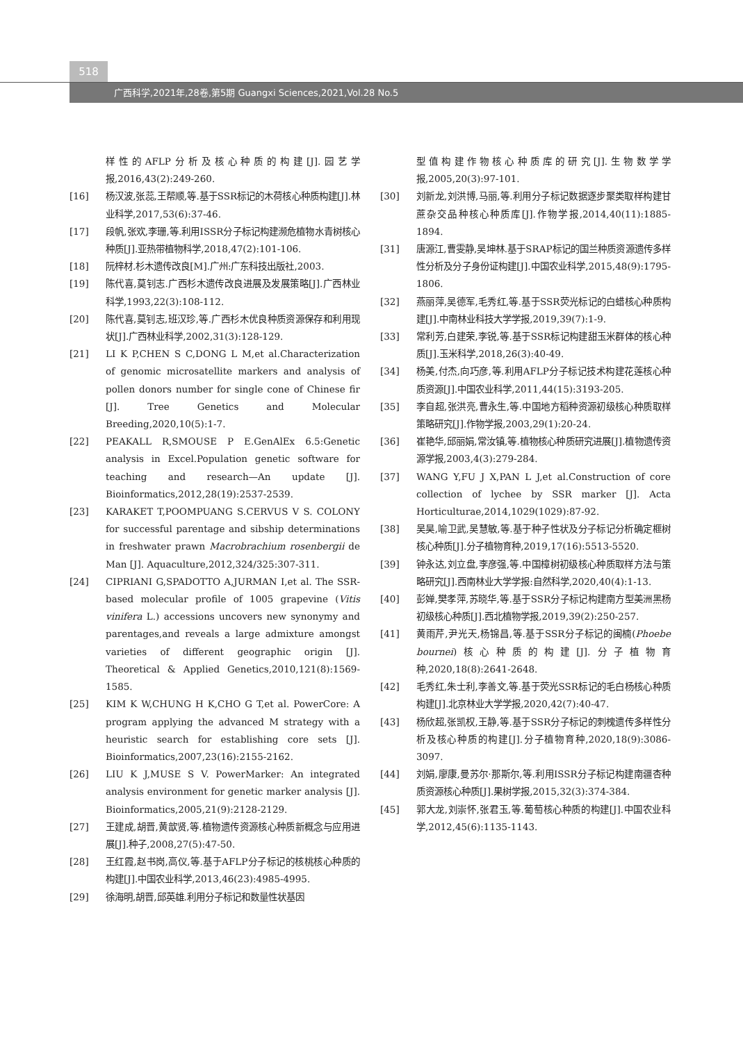518
广西科学,2021年,28卷,第5期 Guangxi Sciences,2021,Vol.28 No.5
样性的AFLP分析及核心种质的构建[J].园艺学报,2016,43(2):249-260.
[16] 杨汉波,张蕊,王帮顺,等.基于SSR标记的木荷核心种质构建[J].林业科学,2017,53(6):37-46.
[17] 段帆,张欢,李珊,等.利用ISSR分子标记构建濒危植物水青树核心种质[J].亚热带植物科学,2018,47(2):101-106.
[18] 阮梓材.杉木遗传改良[M].广州:广东科技出版社,2003.
[19] 陈代喜,莫钊志.广西杉木遗传改良进展及发展策略[J].广西林业科学,1993,22(3):108-112.
[20] 陈代喜,莫钊志,班汉珍,等.广西杉木优良种质资源保存和利用现状[J].广西林业科学,2002,31(3):128-129.
[21] LI K P,CHEN S C,DONG L M,et al.Characterization of genomic microsatellite markers and analysis of pollen donors number for single cone of Chinese fir [J]. Tree Genetics and Molecular Breeding,2020,10(5):1-7.
[22] PEAKALL R,SMOUSE P E.GenAlEx 6.5:Genetic analysis in Excel.Population genetic software for teaching and research—An update [J]. Bioinformatics,2012,28(19):2537-2539.
[23] KARAKET T,POOMPUANG S.CERVUS V S. COLONY for successful parentage and sibship determinations in freshwater prawn Macrobrachium rosenbergii de Man [J]. Aquaculture,2012,324/325:307-311.
[24] CIPRIANI G,SPADOTTO A,JURMAN I,et al. The SSR-based molecular profile of 1005 grapevine (Vitis vinifera L.) accessions uncovers new synonymy and parentages,and reveals a large admixture amongst varieties of different geographic origin [J]. Theoretical & Applied Genetics,2010,121(8):1569-1585.
[25] KIM K W,CHUNG H K,CHO G T,et al. PowerCore: A program applying the advanced M strategy with a heuristic search for establishing core sets [J]. Bioinformatics,2007,23(16):2155-2162.
[26] LIU K J,MUSE S V. PowerMarker: An integrated analysis environment for genetic marker analysis [J]. Bioinformatics,2005,21(9):2128-2129.
[27] 王建成,胡晋,黄歆贤,等.植物遗传资源核心种质新概念与应用进展[J].种子,2008,27(5):47-50.
[28] 王红霞,赵书岗,高仪,等.基于AFLP分子标记的核桃核心种质的构建[J].中国农业科学,2013,46(23):4985-4995.
[29] 徐海明,胡晋,邱英雄.利用分子标记和数量性状基因
型值构建作物核心种质库的研究[J].生物数学学报,2005,20(3):97-101.
[30] 刘新龙,刘洪博,马丽,等.利用分子标记数据逐步聚类取样构建甘蔗杂交品种核心种质库[J].作物学报,2014,40(11):1885-1894.
[31] 唐源江,曹雯静,吴坤林.基于SRAP标记的国兰种质资源遗传多样性分析及分子身份证构建[J].中国农业科学,2015,48(9):1795-1806.
[32] 燕丽萍,吴德军,毛秀红,等.基于SSR荧光标记的白蜡核心种质构建[J].中南林业科技大学学报,2019,39(7):1-9.
[33] 常利芳,白建荣,李锐,等.基于SSR标记构建甜玉米群体的核心种质[J].玉米科学,2018,26(3):40-49.
[34] 杨美,付杰,向巧彦,等.利用AFLP分子标记技术构建花莲核心种质资源[J].中国农业科学,2011,44(15):3193-205.
[35] 李自超,张洪亮,曹永生,等.中国地方稻种资源初级核心种质取样策略研究[J].作物学报,2003,29(1):20-24.
[36] 崔艳华,邱丽娟,常汝镇,等.植物核心种质研究进展[J].植物遗传资源学报,2003,4(3):279-284.
[37] WANG Y,FU J X,PAN L J,et al.Construction of core collection of lychee by SSR marker [J]. Acta Horticulturae,2014,1029(1029):87-92.
[38] 吴昊,喻卫武,吴慧敏,等.基于种子性状及分子标记分析确定榧树核心种质[J].分子植物育种,2019,17(16):5513-5520.
[39] 钟永达,刘立盘,李彦强,等.中国樟树初级核心种质取样方法与策略研究[J].西南林业大学学报:自然科学,2020,40(4):1-13.
[40] 彭婵,樊孝萍,苏晓华,等.基于SSR分子标记构建南方型美洲黑杨初级核心种质[J].西北植物学报,2019,39(2):250-257.
[41] 黄雨芹,尹光天,杨锦昌,等.基于SSR分子标记的闽楠(Phoebe bournei)核心种质的构建[J].分子植物育种,2020,18(8):2641-2648.
[42] 毛秀红,朱士利,李善文,等.基于荧光SSR标记的毛白杨核心种质构建[J].北京林业大学学报,2020,42(7):40-47.
[43] 杨欣超,张凯权,王静,等.基于SSR分子标记的刺槐遗传多样性分析及核心种质的构建[J].分子植物育种,2020,18(9):3086-3097.
[44] 刘娟,廖康,曼苏尔·那斯尔,等.利用ISSR分子标记构建南疆杏种质资源核心种质[J].果树学报,2015,32(3):374-384.
[45] 郭大龙,刘崇怀,张君玉,等.葡萄核心种质的构建[J].中国农业科学,2012,45(6):1135-1143.